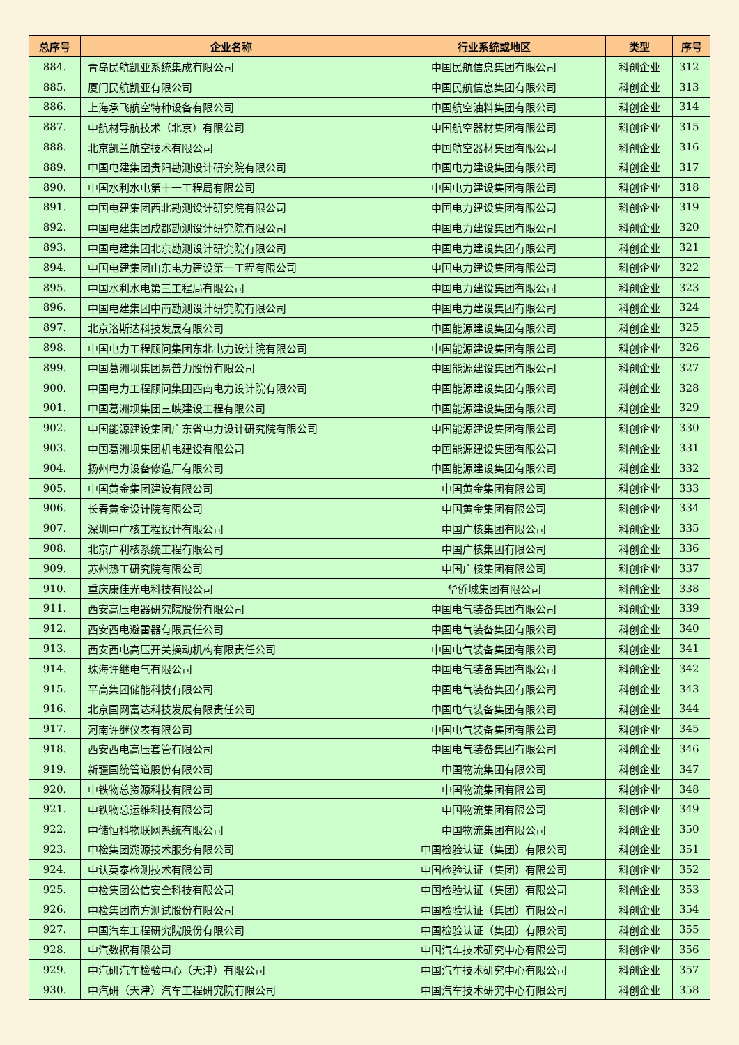| 总序号 | 企业名称 | 行业系统或地区 | 类型 | 序号 |
| --- | --- | --- | --- | --- |
| 884. | 青岛民航凯亚系统集成有限公司 | 中国民航信息集团有限公司 | 科创企业 | 312 |
| 885. | 厦门民航凯亚有限公司 | 中国民航信息集团有限公司 | 科创企业 | 313 |
| 886. | 上海承飞航空特种设备有限公司 | 中国航空油料集团有限公司 | 科创企业 | 314 |
| 887. | 中航材导航技术（北京）有限公司 | 中国航空器材集团有限公司 | 科创企业 | 315 |
| 888. | 北京凯兰航空技术有限公司 | 中国航空器材集团有限公司 | 科创企业 | 316 |
| 889. | 中国电建集团贵阳勘测设计研究院有限公司 | 中国电力建设集团有限公司 | 科创企业 | 317 |
| 890. | 中国水利水电第十一工程局有限公司 | 中国电力建设集团有限公司 | 科创企业 | 318 |
| 891. | 中国电建集团西北勘测设计研究院有限公司 | 中国电力建设集团有限公司 | 科创企业 | 319 |
| 892. | 中国电建集团成都勘测设计研究院有限公司 | 中国电力建设集团有限公司 | 科创企业 | 320 |
| 893. | 中国电建集团北京勘测设计研究院有限公司 | 中国电力建设集团有限公司 | 科创企业 | 321 |
| 894. | 中国电建集团山东电力建设第一工程有限公司 | 中国电力建设集团有限公司 | 科创企业 | 322 |
| 895. | 中国水利水电第三工程局有限公司 | 中国电力建设集团有限公司 | 科创企业 | 323 |
| 896. | 中国电建集团中南勘测设计研究院有限公司 | 中国电力建设集团有限公司 | 科创企业 | 324 |
| 897. | 北京洛斯达科技发展有限公司 | 中国能源建设集团有限公司 | 科创企业 | 325 |
| 898. | 中国电力工程顾问集团东北电力设计院有限公司 | 中国能源建设集团有限公司 | 科创企业 | 326 |
| 899. | 中国葛洲坝集团易普力股份有限公司 | 中国能源建设集团有限公司 | 科创企业 | 327 |
| 900. | 中国电力工程顾问集团西南电力设计院有限公司 | 中国能源建设集团有限公司 | 科创企业 | 328 |
| 901. | 中国葛洲坝集团三峡建设工程有限公司 | 中国能源建设集团有限公司 | 科创企业 | 329 |
| 902. | 中国能源建设集团广东省电力设计研究院有限公司 | 中国能源建设集团有限公司 | 科创企业 | 330 |
| 903. | 中国葛洲坝集团机电建设有限公司 | 中国能源建设集团有限公司 | 科创企业 | 331 |
| 904. | 扬州电力设备修造厂有限公司 | 中国能源建设集团有限公司 | 科创企业 | 332 |
| 905. | 中国黄金集团建设有限公司 | 中国黄金集团有限公司 | 科创企业 | 333 |
| 906. | 长春黄金设计院有限公司 | 中国黄金集团有限公司 | 科创企业 | 334 |
| 907. | 深圳中广核工程设计有限公司 | 中国广核集团有限公司 | 科创企业 | 335 |
| 908. | 北京广利核系统工程有限公司 | 中国广核集团有限公司 | 科创企业 | 336 |
| 909. | 苏州热工研究院有限公司 | 中国广核集团有限公司 | 科创企业 | 337 |
| 910. | 重庆康佳光电科技有限公司 | 华侨城集团有限公司 | 科创企业 | 338 |
| 911. | 西安高压电器研究院股份有限公司 | 中国电气装备集团有限公司 | 科创企业 | 339 |
| 912. | 西安西电避雷器有限责任公司 | 中国电气装备集团有限公司 | 科创企业 | 340 |
| 913. | 西安西电高压开关操动机构有限责任公司 | 中国电气装备集团有限公司 | 科创企业 | 341 |
| 914. | 珠海许继电气有限公司 | 中国电气装备集团有限公司 | 科创企业 | 342 |
| 915. | 平高集团储能科技有限公司 | 中国电气装备集团有限公司 | 科创企业 | 343 |
| 916. | 北京国网富达科技发展有限责任公司 | 中国电气装备集团有限公司 | 科创企业 | 344 |
| 917. | 河南许继仪表有限公司 | 中国电气装备集团有限公司 | 科创企业 | 345 |
| 918. | 西安西电高压套管有限公司 | 中国电气装备集团有限公司 | 科创企业 | 346 |
| 919. | 新疆国统管道股份有限公司 | 中国物流集团有限公司 | 科创企业 | 347 |
| 920. | 中铁物总资源科技有限公司 | 中国物流集团有限公司 | 科创企业 | 348 |
| 921. | 中铁物总运维科技有限公司 | 中国物流集团有限公司 | 科创企业 | 349 |
| 922. | 中储恒科物联网系统有限公司 | 中国物流集团有限公司 | 科创企业 | 350 |
| 923. | 中检集团溯源技术服务有限公司 | 中国检验认证（集团）有限公司 | 科创企业 | 351 |
| 924. | 中认英泰检测技术有限公司 | 中国检验认证（集团）有限公司 | 科创企业 | 352 |
| 925. | 中检集团公信安全科技有限公司 | 中国检验认证（集团）有限公司 | 科创企业 | 353 |
| 926. | 中检集团南方测试股份有限公司 | 中国检验认证（集团）有限公司 | 科创企业 | 354 |
| 927. | 中国汽车工程研究院股份有限公司 | 中国检验认证（集团）有限公司 | 科创企业 | 355 |
| 928. | 中汽数据有限公司 | 中国汽车技术研究中心有限公司 | 科创企业 | 356 |
| 929. | 中汽研汽车检验中心（天津）有限公司 | 中国汽车技术研究中心有限公司 | 科创企业 | 357 |
| 930. | 中汽研（天津）汽车工程研究院有限公司 | 中国汽车技术研究中心有限公司 | 科创企业 | 358 |